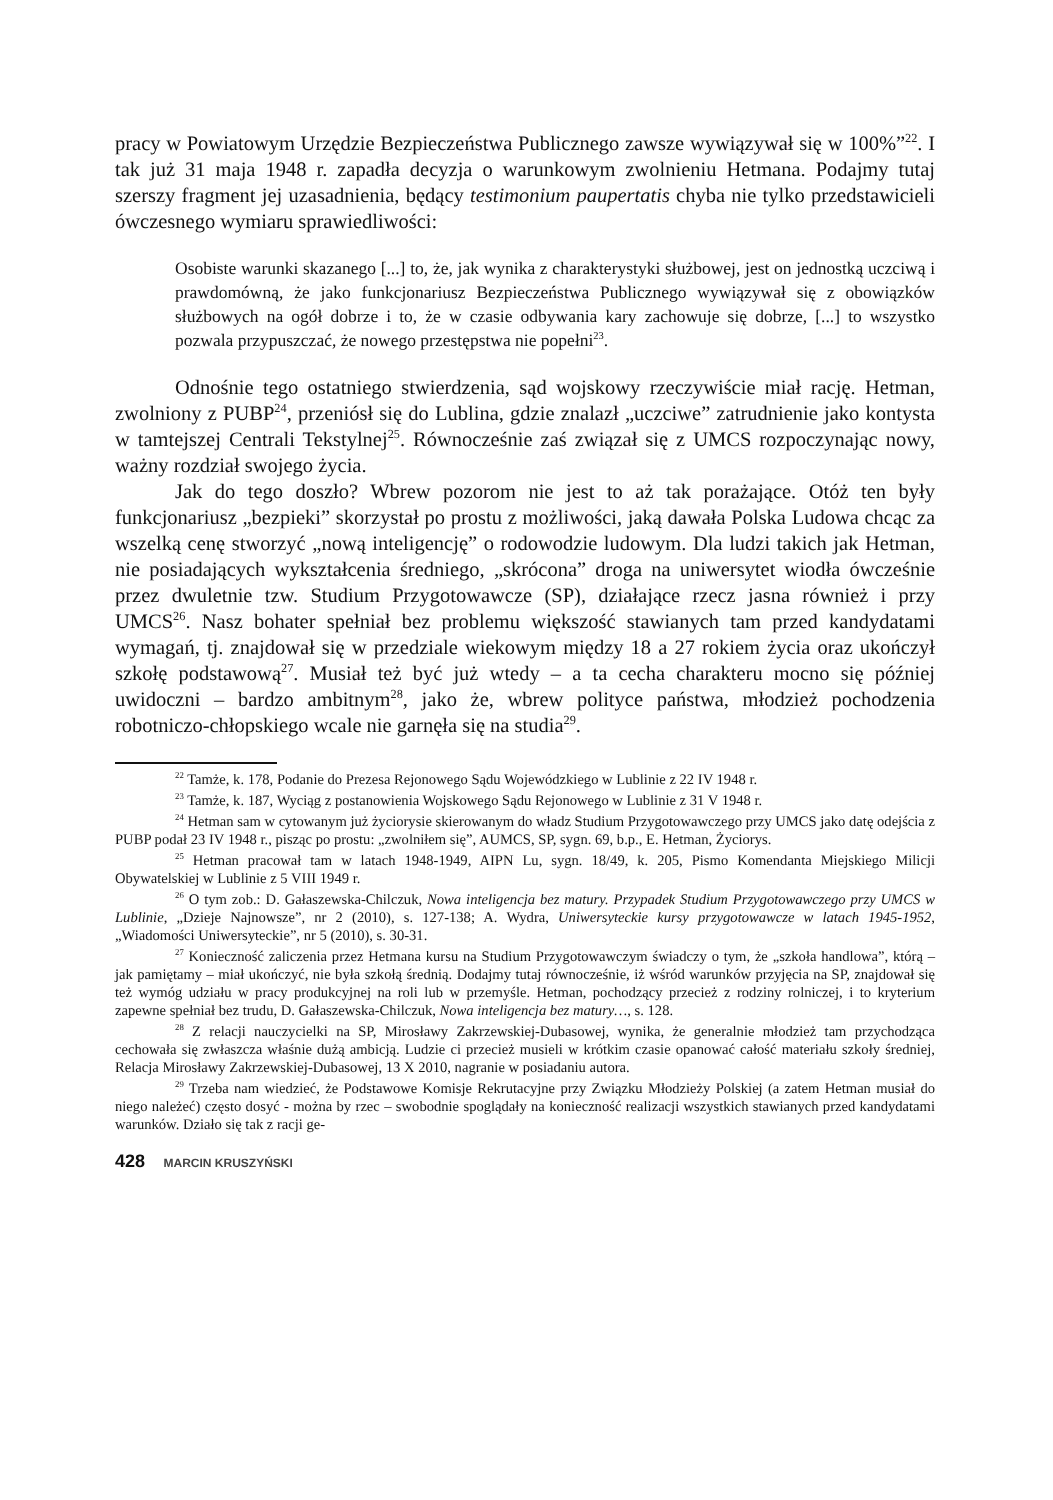pracy w Powiatowym Urzędzie Bezpieczeństwa Publicznego zawsze wywiązywał się w 100%”<sup>22</sup>. I tak już 31 maja 1948 r. zapadła decyzja o warunkowym zwolnieniu Hetmana. Podajmy tutaj szerszy fragment jej uzasadnienia, będący testimonium paupertatis chyba nie tylko przedstawicieli ówczesnego wymiaru sprawiedliwości:
Osobiste warunki skazanego [...] to, że, jak wynika z charakterystyki służbowej, jest on jednostką uczciwą i prawdomówną, że jako funkcjonariusz Bezpieczeństwa Publicznego wywiązywał się z obowiązków służbowych na ogół dobrze i to, że w czasie odbywania kary zachowuje się dobrze, [...] to wszystko pozwala przypuszczać, że nowego przestępstwa nie popełni<sup>23</sup>.
Odnośnie tego ostatniego stwierdzenia, sąd wojskowy rzeczywiście miał rację. Hetman, zwolniony z PUBP<sup>24</sup>, przeniósł się do Lublina, gdzie znalazł „uczciwe” zatrudnienie jako kontysta w tamtejszej Centrali Tekstylnej<sup>25</sup>. Równocześnie zaś związał się z UMCS rozpoczynając nowy, ważny rozdział swojego życia.
Jak do tego doszło? Wbrew pozorom nie jest to aż tak porażające. Otóż ten były funkcjonariusz „bezpieki” skorzystał po prostu z możliwości, jaką dawała Polska Ludowa chcąc za wszelką cenę stworzyć „nową inteligencję” o rodowodzie ludowym. Dla ludzi takich jak Hetman, nie posiadających wykształcenia średniego, „skrócona” droga na uniwersytet wiodła ówcześnie przez dwuletnie tzw. Studium Przygotowawcze (SP), działające rzecz jasna również i przy UMCS<sup>26</sup>. Nasz bohater spełniał bez problemu większość stawianych tam przed kandydatami wymagań, tj. znajdował się w przedziale wiekowym między 18 a 27 rokiem życia oraz ukończył szkołę podstawową<sup>27</sup>. Musiał też być już wtedy – a ta cecha charakteru mocno się później uwidoczni – bardzo ambitnym<sup>28</sup>, jako że, wbrew polityce państwa, młodzież pochodzenia robotniczo-chłopskiego wcale nie garnęła się na studia<sup>29</sup>.
<sup>22</sup> Tamże, k. 178, Podanie do Prezesa Rejonowego Sądu Wojewódzkiego w Lublinie z 22 IV 1948 r.
<sup>23</sup> Tamże, k. 187, Wyciąg z postanowienia Wojskowego Sądu Rejonowego w Lublinie z 31 V 1948 r.
<sup>24</sup> Hetman sam w cytowanym już życiorysie skierowanym do władz Studium Przygotowawczego przy UMCS jako datę odejścia z PUBP podał 23 IV 1948 r., pisząc po prostu: „zwolniłem się”, AUMCS, SP, sygn. 69, b.p., E. Hetman, Życiorys.
<sup>25</sup> Hetman pracował tam w latach 1948-1949, AIPN Lu, sygn. 18/49, k. 205, Pismo Komendanta Miejskiego Milicji Obywatelskiej w Lublinie z 5 VIII 1949 r.
<sup>26</sup> O tym zob.: D. Gałaszewska-Chilczuk, Nowa inteligencja bez matury. Przypadek Studium Przygotowawczego przy UMCS w Lublinie, „Dzieje Najnowsze”, nr 2 (2010), s. 127-138; A. Wydra, Uniwersyteckie kursy przygotowawcze w latach 1945-1952, „Wiadomości Uniwersyteckie”, nr 5 (2010), s. 30-31.
<sup>27</sup> Konieczność zaliczenia przez Hetmana kursu na Studium Przygotowawczym świadczy o tym, że „szkoła handlowa”, którą – jak pamiętamy – miał ukończyć, nie była szkołą średnią. Dodajmy tutaj równocześnie, iż wśród warunków przyjęcia na SP, znajdował się też wymóg udziału w pracy produkcyjnej na roli lub w przemyśle. Hetman, pochodzący przecież z rodziny rolniczej, i to kryterium zapewne spełniał bez trudu, D. Gałaszewska-Chilczuk, Nowa inteligencja bez matury…, s. 128.
<sup>28</sup> Z relacji nauczycielki na SP, Mirosławy Zakrzewskiej-Dubasowej, wynika, że generalnie młodzież tam przychodząca cechowała się zwłaszcza właśnie dużą ambicją. Ludzie ci przecież musieli w krótkim czasie opanować całość materiału szkoły średniej, Relacja Mirosławy Zakrzewskiej-Dubasowej, 13 X 2010, nagranie w posiadaniu autora.
<sup>29</sup> Trzeba nam wiedzieć, że Podstawowe Komisje Rekrutacyjne przy Związku Młodzieży Polskiej (a zatem Hetman musiał do niego należeć) często dosyć - można by rzec – swobodnie spoglądały na konieczność realizacji wszystkich stawianych przed kandydatami warunków. Działo się tak z racji ge-
428 MARCIN KRUSZYŃSKI